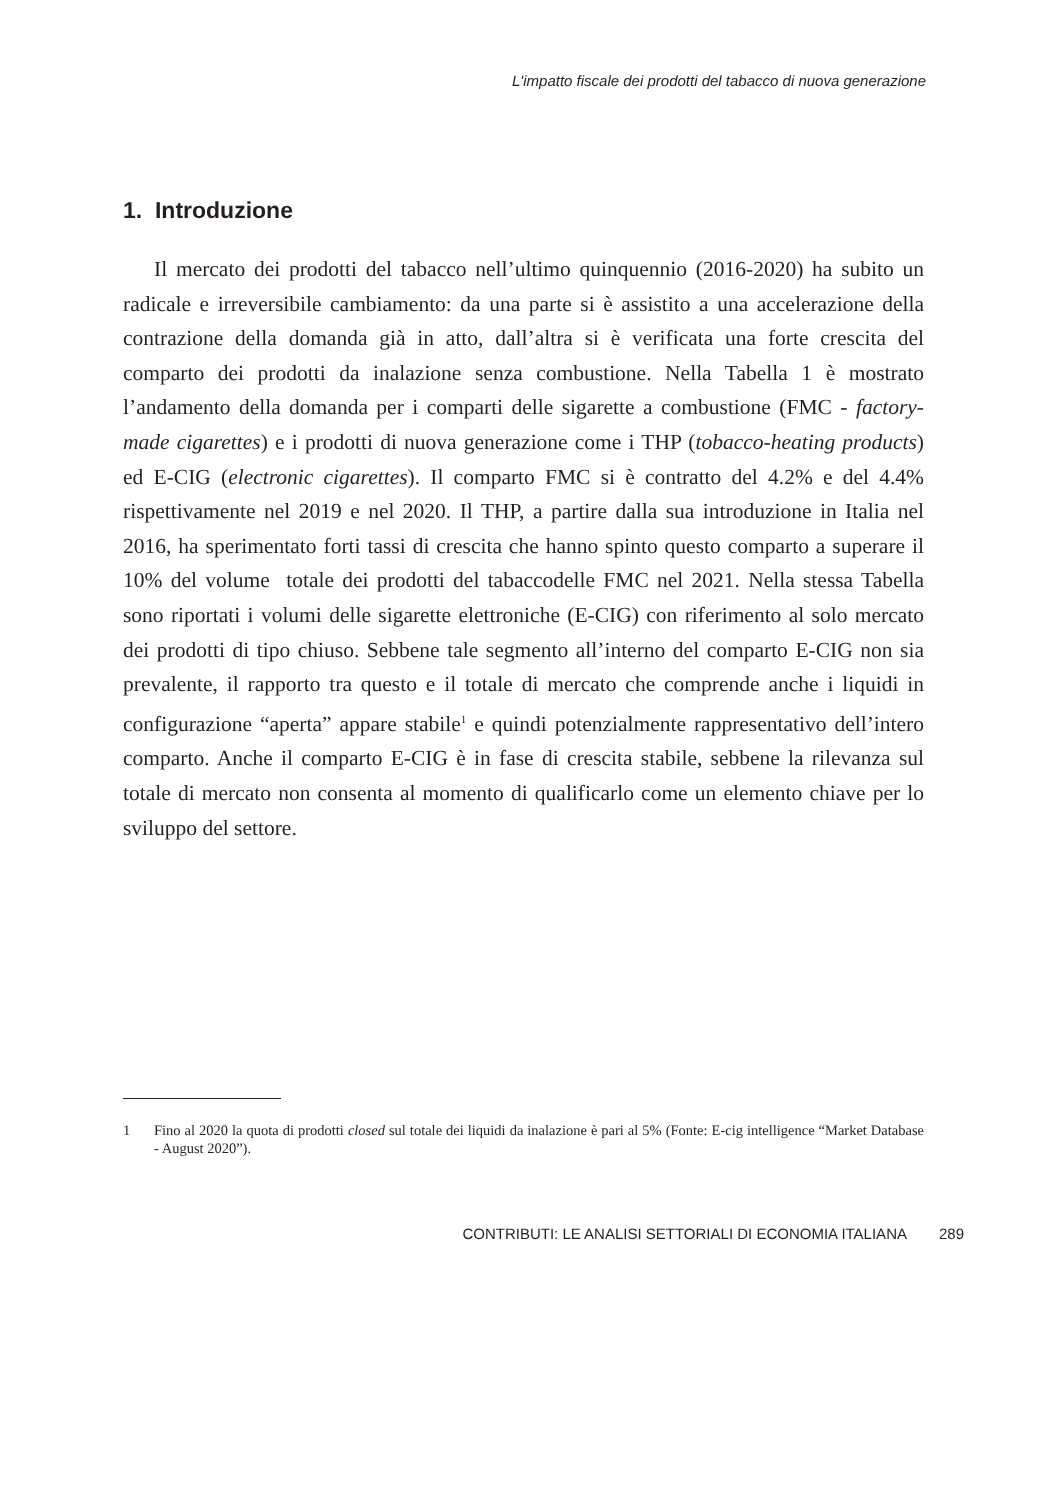L'impatto fiscale dei prodotti del tabacco di nuova generazione
1. Introduzione
Il mercato dei prodotti del tabacco nell’ultimo quinquennio (2016-2020) ha subito un radicale e irreversibile cambiamento: da una parte si è assistito a una accelerazione della contrazione della domanda già in atto, dall’altra si è verificata una forte crescita del comparto dei prodotti da inalazione senza combustione. Nella Tabella 1 è mostrato l’andamento della domanda per i comparti delle sigarette a combustione (FMC - factory-made cigarettes) e i prodotti di nuova generazione come i THP (tobacco-heating products) ed E-CIG (electronic cigarettes). Il comparto FMC si è contratto del 4.2% e del 4.4% rispettivamente nel 2019 e nel 2020. Il THP, a partire dalla sua introduzione in Italia nel 2016, ha sperimentato forti tassi di crescita che hanno spinto questo comparto a superare il 10% del volume totale dei prodotti del tabaccodelle FMC nel 2021. Nella stessa Tabella sono riportati i volumi delle sigarette elettroniche (E-CIG) con riferimento al solo mercato dei prodotti di tipo chiuso. Sebbene tale segmento all’interno del comparto E-CIG non sia prevalente, il rapporto tra questo e il totale di mercato che comprende anche i liquidi in configurazione “aperta” appare stabile<sup>1</sup> e quindi potenzialmente rappresentativo dell’intero comparto. Anche il comparto E-CIG è in fase di crescita stabile, sebbene la rilevanza sul totale di mercato non consenta al momento di qualificarlo come un elemento chiave per lo sviluppo del settore.
1 Fino al 2020 la quota di prodotti closed sul totale dei liquidi da inalazione è pari al 5% (Fonte: E-cig intelligence “Market Database - August 2020”).
CONTRIBUTI: LE ANALISI SETTORIALI DI ECONOMIA ITALIANA 289